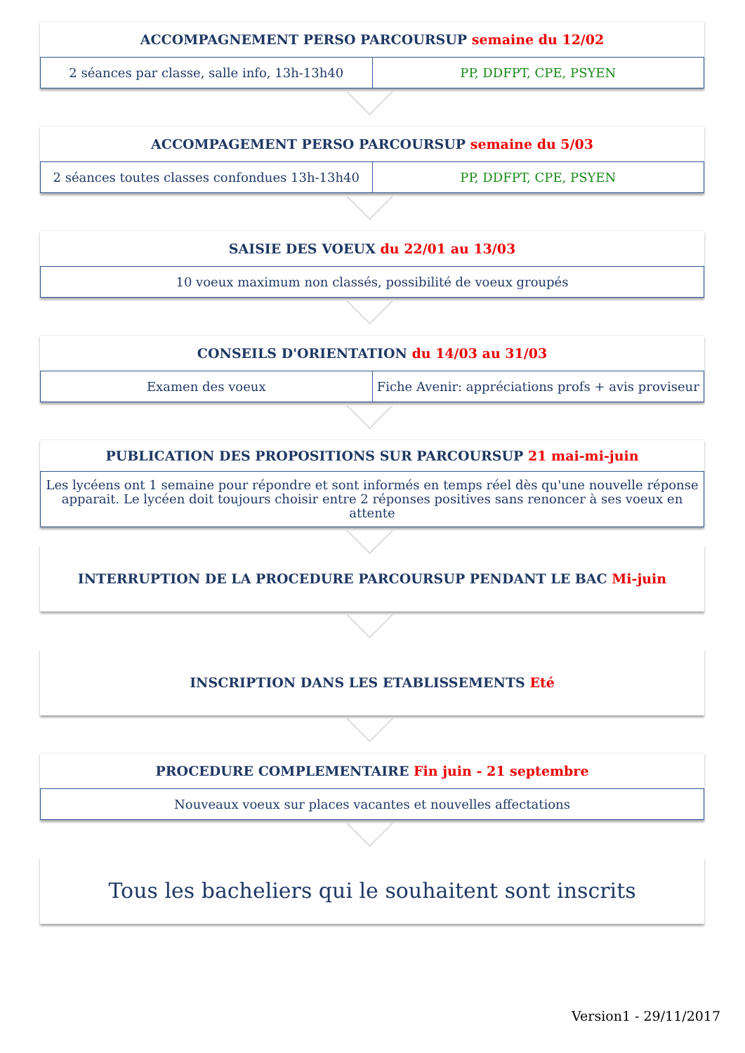ACCOMPAGNEMENT PERSO PARCOURSUP semaine du 12/02
2 séances par classe, salle info, 13h-13h40
PP, DDFPT, CPE, PSYEN
ACCOMPAGEMENT PERSO PARCOURSUP semaine du 5/03
2 séances toutes classes confondues 13h-13h40
PP, DDFPT, CPE, PSYEN
SAISIE DES VOEUX du 22/01 au 13/03
10 voeux maximum non classés, possibilité de voeux groupés
CONSEILS D'ORIENTATION du 14/03 au 31/03
Examen des voeux Fiche Avenir: appréciations profs + avis proviseur
PUBLICATION DES PROPOSITIONS SUR PARCOURSUP 21 mai-mi-juin
Les lycéens ont 1 semaine pour répondre et sont informés en temps réel dès qu'une nouvelle réponse apparait. Le lycéen doit toujours choisir entre 2 réponses positives sans renoncer à ses voeux en attente
INTERRUPTION DE LA PROCEDURE PARCOURSUP PENDANT LE BAC Mi-juin
INSCRIPTION DANS LES ETABLISSEMENTS Eté
PROCEDURE COMPLEMENTAIRE Fin juin - 21 septembre
Nouveaux voeux sur places vacantes et nouvelles affectations
Tous les bacheliers qui le souhaitent sont inscrits
Version1 - 29/11/2017